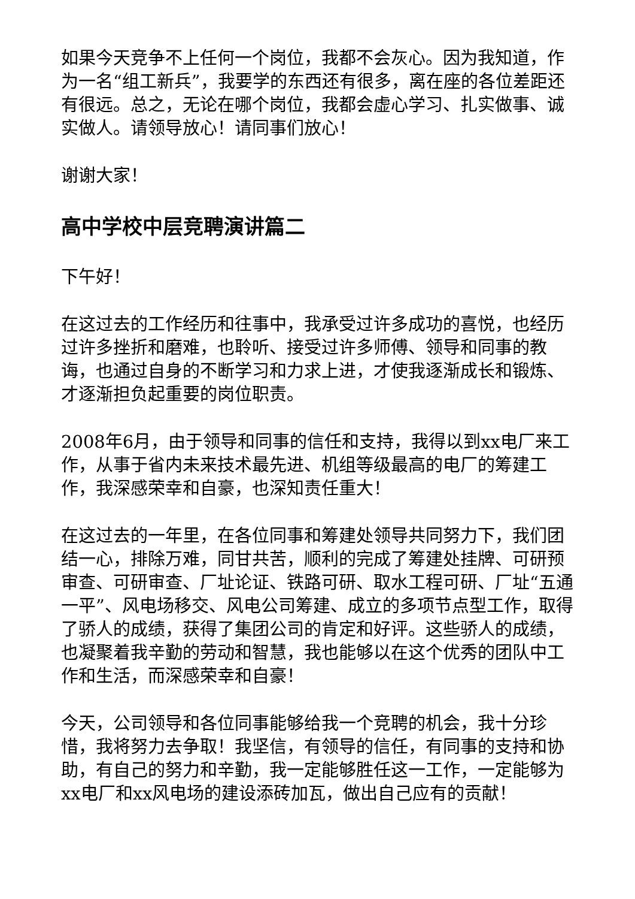如果今天竞争不上任何一个岗位，我都不会灰心。因为我知道，作为一名“组工新兵”，我要学的东西还有很多，离在座的各位差距还有很远。总之，无论在哪个岗位，我都会虚心学习、扎实做事、诚实做人。请领导放心！请同事们放心！
谢谢大家！
高中学校中层竞聘演讲篇二
下午好！
在这过去的工作经历和往事中，我承受过许多成功的喜悦，也经历过许多挫折和磨难，也聆听、接受过许多师傅、领导和同事的教诲，也通过自身的不断学习和力求上进，才使我逐渐成长和锻炼、才逐渐担负起重要的岗位职责。
2008年6月，由于领导和同事的信任和支持，我得以到xx电厂来工作，从事于省内未来技术最先进、机组等级最高的电厂的筹建工作，我深感荣幸和自豪，也深知责任重大！
在这过去的一年里，在各位同事和筹建处领导共同努力下，我们团结一心，排除万难，同甘共苦，顺利的完成了筹建处挂牌、可研预审查、可研审查、厂址论证、铁路可研、取水工程可研、厂址“五通一平”、风电场移交、风电公司筹建、成立的多项节点型工作，取得了骄人的成绩，获得了集团公司的肯定和好评。这些骄人的成绩，也凝聚着我辛勤的劳动和智慧，我也能够以在这个优秀的团队中工作和生活，而深感荣幸和自豪！
今天，公司领导和各位同事能够给我一个竞聘的机会，我十分珍惜，我将努力去争取！我坚信，有领导的信任，有同事的支持和协助，有自己的努力和辛勤，我一定能够胜任这一工作，一定能够为xx电厂和xx风电场的建设添砖加瓦，做出自己应有的贡献！